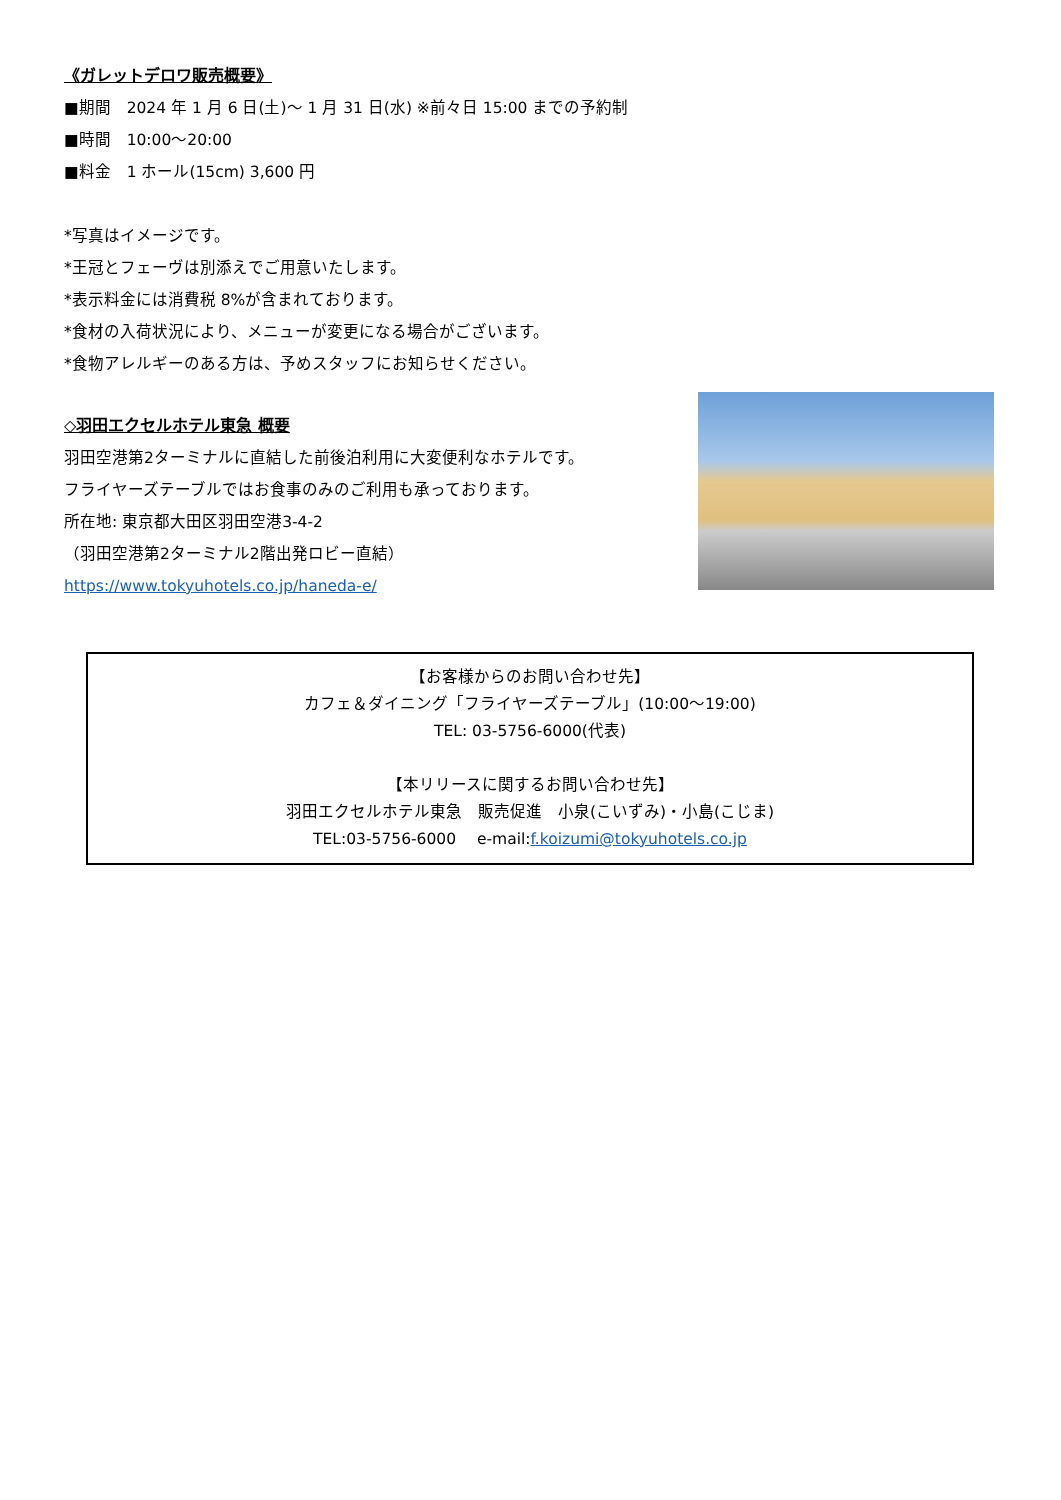《ガレットデロワ販売概要》
■期間　2024 年 1 月 6 日(土)～ 1 月 31 日(水) ※前々日 15:00 までの予約制
■時間　10:00～20:00
■料金　1 ホール(15cm) 3,600 円
*写真はイメージです。
*王冠とフェーヴは別添えでご用意いたします。
*表示料金には消費税 8%が含まれております。
*食材の入荷状況により、メニューが変更になる場合がございます。
*食物アレルギーのある方は、予めスタッフにお知らせください。
◇羽田エクセルホテル東急 概要
羽田空港第2ターミナルに直結した前後泊利用に大変便利なホテルです。
フライヤーズテーブルではお食事のみのご利用も承っております。
所在地: 東京都大田区羽田空港3-4-2
（羽田空港第2ターミナル2階出発ロビー直結）
https://www.tokyuhotels.co.jp/haneda-e/
【お客様からのお問い合わせ先】
カフェ＆ダイニング「フライヤーズテーブル」(10:00～19:00)
TEL: 03-5756-6000(代表)
【本リリースに関するお問い合わせ先】
羽田エクセルホテル東急　販売促進　小泉(こいずみ)・小島(こじま)
TEL:03-5756-6000　 e-mail:f.koizumi@tokyuhotels.co.jp